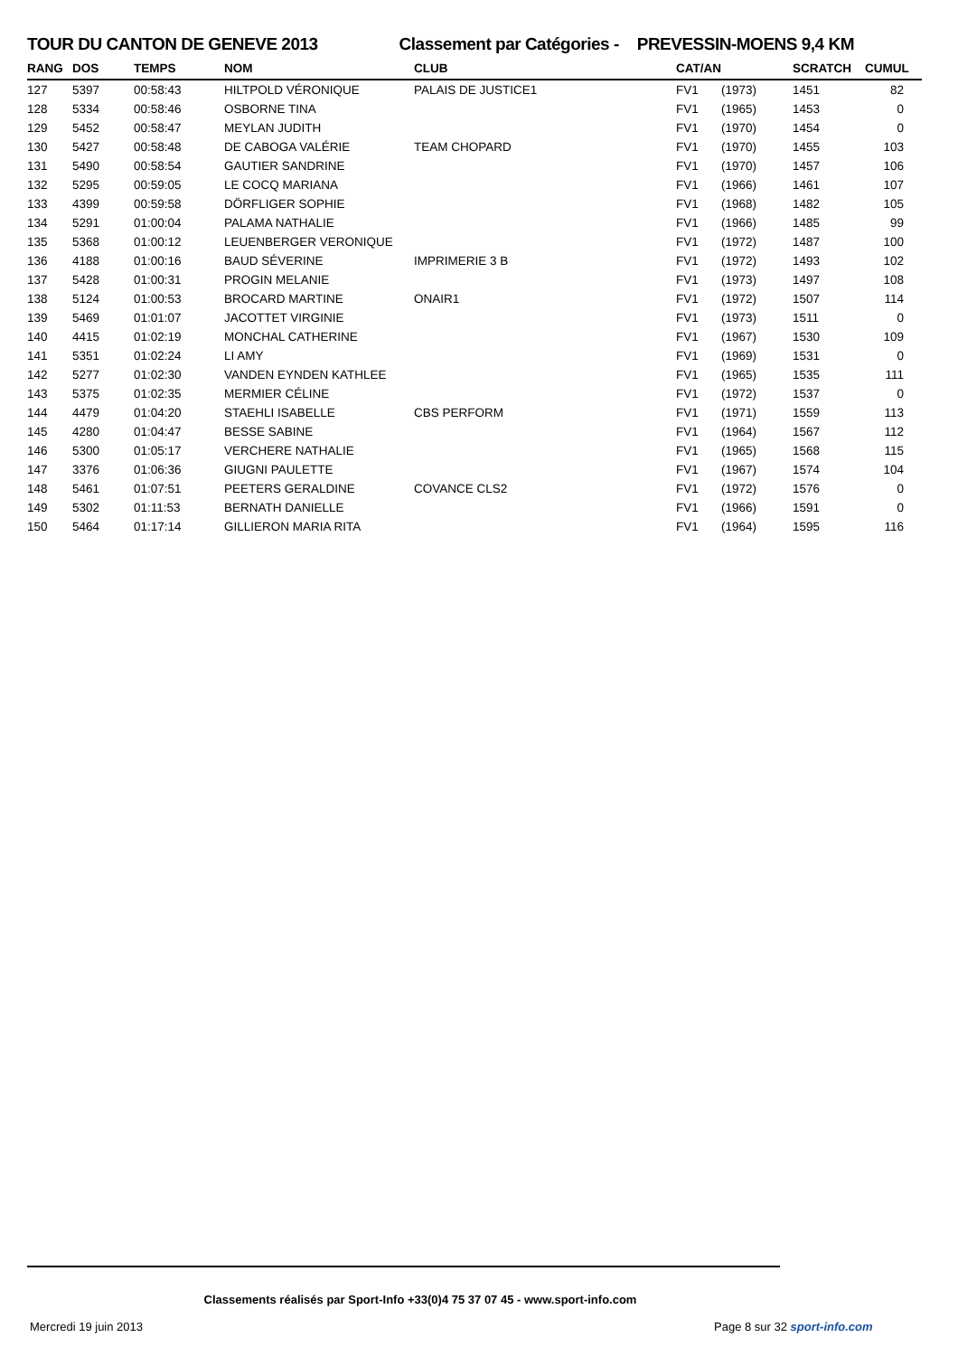TOUR DU CANTON DE GENEVE 2013 Classement par Catégories - PREVESSIN-MOENS 9,4 KM
| RANG | DOS | TEMPS | NOM | CLUB | CAT/AN | | SCRATCH | CUMUL |
| --- | --- | --- | --- | --- | --- | --- | --- | --- |
| 127 | 5397 | 00:58:43 | HILTPOLD VÉRONIQUE | PALAIS DE JUSTICE1 | FV1 | (1973) | 1451 | 82 |
| 128 | 5334 | 00:58:46 | OSBORNE TINA | | FV1 | (1965) | 1453 | 0 |
| 129 | 5452 | 00:58:47 | MEYLAN JUDITH | | FV1 | (1970) | 1454 | 0 |
| 130 | 5427 | 00:58:48 | DE CABOGA VALÉRIE | TEAM CHOPARD | FV1 | (1970) | 1455 | 103 |
| 131 | 5490 | 00:58:54 | GAUTIER SANDRINE | | FV1 | (1970) | 1457 | 106 |
| 132 | 5295 | 00:59:05 | LE COCQ MARIANA | | FV1 | (1966) | 1461 | 107 |
| 133 | 4399 | 00:59:58 | DÖRFLIGER SOPHIE | | FV1 | (1968) | 1482 | 105 |
| 134 | 5291 | 01:00:04 | PALAMA NATHALIE | | FV1 | (1966) | 1485 | 99 |
| 135 | 5368 | 01:00:12 | LEUENBERGER VERONIQUE | | FV1 | (1972) | 1487 | 100 |
| 136 | 4188 | 01:00:16 | BAUD SÉVERINE | IMPRIMERIE 3 B | FV1 | (1972) | 1493 | 102 |
| 137 | 5428 | 01:00:31 | PROGIN MELANIE | | FV1 | (1973) | 1497 | 108 |
| 138 | 5124 | 01:00:53 | BROCARD MARTINE | ONAIR1 | FV1 | (1972) | 1507 | 114 |
| 139 | 5469 | 01:01:07 | JACOTTET VIRGINIE | | FV1 | (1973) | 1511 | 0 |
| 140 | 4415 | 01:02:19 | MONCHAL CATHERINE | | FV1 | (1967) | 1530 | 109 |
| 141 | 5351 | 01:02:24 | LI AMY | | FV1 | (1969) | 1531 | 0 |
| 142 | 5277 | 01:02:30 | VANDEN EYNDEN KATHLEE | | FV1 | (1965) | 1535 | 111 |
| 143 | 5375 | 01:02:35 | MERMIER CÉLINE | | FV1 | (1972) | 1537 | 0 |
| 144 | 4479 | 01:04:20 | STAEHLI ISABELLE | CBS PERFORM | FV1 | (1971) | 1559 | 113 |
| 145 | 4280 | 01:04:47 | BESSE SABINE | | FV1 | (1964) | 1567 | 112 |
| 146 | 5300 | 01:05:17 | VERCHERE NATHALIE | | FV1 | (1965) | 1568 | 115 |
| 147 | 3376 | 01:06:36 | GIUGNI PAULETTE | | FV1 | (1967) | 1574 | 104 |
| 148 | 5461 | 01:07:51 | PEETERS GERALDINE | COVANCE CLS2 | FV1 | (1972) | 1576 | 0 |
| 149 | 5302 | 01:11:53 | BERNATH DANIELLE | | FV1 | (1966) | 1591 | 0 |
| 150 | 5464 | 01:17:14 | GILLIERON MARIA RITA | | FV1 | (1964) | 1595 | 116 |
Classements réalisés par Sport-Info +33(0)4 75 37 07 45 - www.sport-info.com
Mercredi 19 juin 2013 Page 8 sur 32 sport-info.com